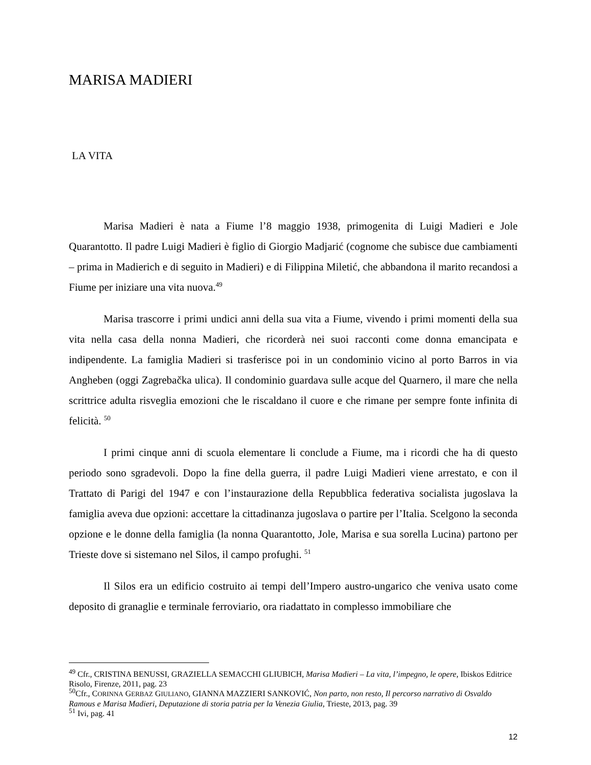MARISA MADIERI
LA VITA
Marisa Madieri è nata a Fiume l’8 maggio 1938, primogenita di Luigi Madieri e Jole Quarantotto. Il padre Luigi Madieri è figlio di Giorgio Madjarić (cognome che subisce due cambiamenti – prima in Madierich e di seguito in Madieri) e di Filippina Miletić, che abbandona il marito recandosi a Fiume per iniziare una vita nuova.<sup>49</sup>
Marisa trascorre i primi undici anni della sua vita a Fiume, vivendo i primi momenti della sua vita nella casa della nonna Madieri, che ricorderà nei suoi racconti come donna emancipata e indipendente. La famiglia Madieri si trasferisce poi in un condominio vicino al porto Barros in via Angheben (oggi Zagrebačka ulica). Il condominio guardava sulle acque del Quarnero, il mare che nella scrittrice adulta risveglia emozioni che le riscaldano il cuore e che rimane per sempre fonte infinita di felicità. <sup>50</sup>
I primi cinque anni di scuola elementare li conclude a Fiume, ma i ricordi che ha di questo periodo sono sgradevoli. Dopo la fine della guerra, il padre Luigi Madieri viene arrestato, e con il Trattato di Parigi del 1947 e con l’instaurazione della Repubblica federativa socialista jugoslava la famiglia aveva due opzioni: accettare la cittadinanza jugoslava o partire per l’Italia. Scelgono la seconda opzione e le donne della famiglia (la nonna Quarantotto, Jole, Marisa e sua sorella Lucina) partono per Trieste dove si sistemano nel Silos, il campo profughi. <sup>51</sup>
Il Silos era un edificio costruito ai tempi dell’Impero austro-ungarico che veniva usato come deposito di granaglie e terminale ferroviario, ora riadattato in complesso immobiliare che
<sup>49</sup> Cfr., CRISTINA BENUSSI, GRAZIELLA SEMACCHI GLIUBICH, Marisa Madieri – La vita, l’impegno, le opere, Ibiskos Editrice Risolo, Firenze, 2011, pag. 23
<sup>50</sup> Cfr., CORINNA GERBAZ GIULIANO, GIANNA MAZZIERI SANKOVIĆ, Non parto, non resto, Il percorso narrativo di Osvaldo Ramous e Marisa Madieri, Deputazione di storia patria per la Venezia Giulia, Trieste, 2013, pag. 39
<sup>51</sup> Ivi, pag. 41
12